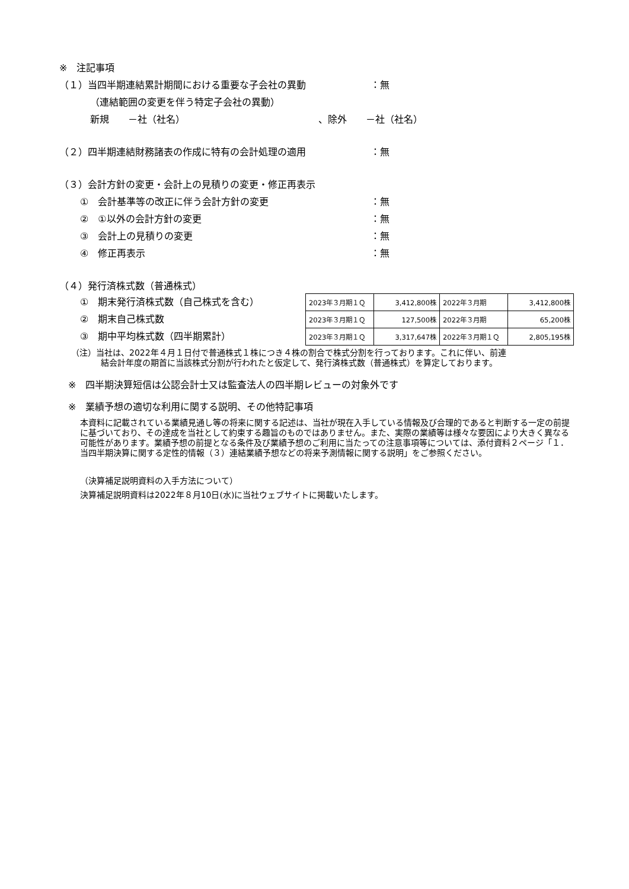※　注記事項
（１）当四半期連結累計期間における重要な子会社の異動 ：無
（連結範囲の変更を伴う特定子会社の異動）
新規　　－社（社名） 、除外　　－社（社名）
（２）四半期連結財務諸表の作成に特有の会計処理の適用 ：無
（３）会計方針の変更・会計上の見積りの変更・修正再表示
①　会計基準等の改正に伴う会計方針の変更 ：無
②　①以外の会計方針の変更 ：無
③　会計上の見積りの変更 ：無
④　修正再表示 ：無
（４）発行済株式数（普通株式）
①　期末発行済株式数（自己株式を含む）
②　期末自己株式数
③　期中平均株式数（四半期累計）
| 2023年３月期１Ｑ | 3,412,800株 | 2022年３月期 | 3,412,800株 |
| 2023年３月期１Ｑ | 127,500株 | 2022年３月期 | 65,200株 |
| 2023年３月期１Ｑ | 3,317,647株 | 2022年３月期１Ｑ | 2,805,195株 |
（注）当社は、2022年４月１日付で普通株式１株につき４株の割合で株式分割を行っております。これに伴い、前連
結会計年度の期首に当該株式分割が行われたと仮定して、発行済株式数（普通株式）を算定しております。
※　四半期決算短信は公認会計士又は監査法人の四半期レビューの対象外です
※　業績予想の適切な利用に関する説明、その他特記事項
本資料に記載されている業績見通し等の将来に関する記述は、当社が現在入手している情報及び合理的であると判断する一定の前提に基づいており、その達成を当社として約束する趣旨のものではありません。また、実際の業績等は様々な要因により大きく異なる可能性があります。業績予想の前提となる条件及び業績予想のご利用に当たっての注意事項等については、添付資料２ページ「１．当四半期決算に関する定性的情報（３）連結業績予想などの将来予測情報に関する説明」をご参照ください。
（決算補足説明資料の入手方法について）
決算補足説明資料は2022年８月10日(水)に当社ウェブサイトに掲載いたします。